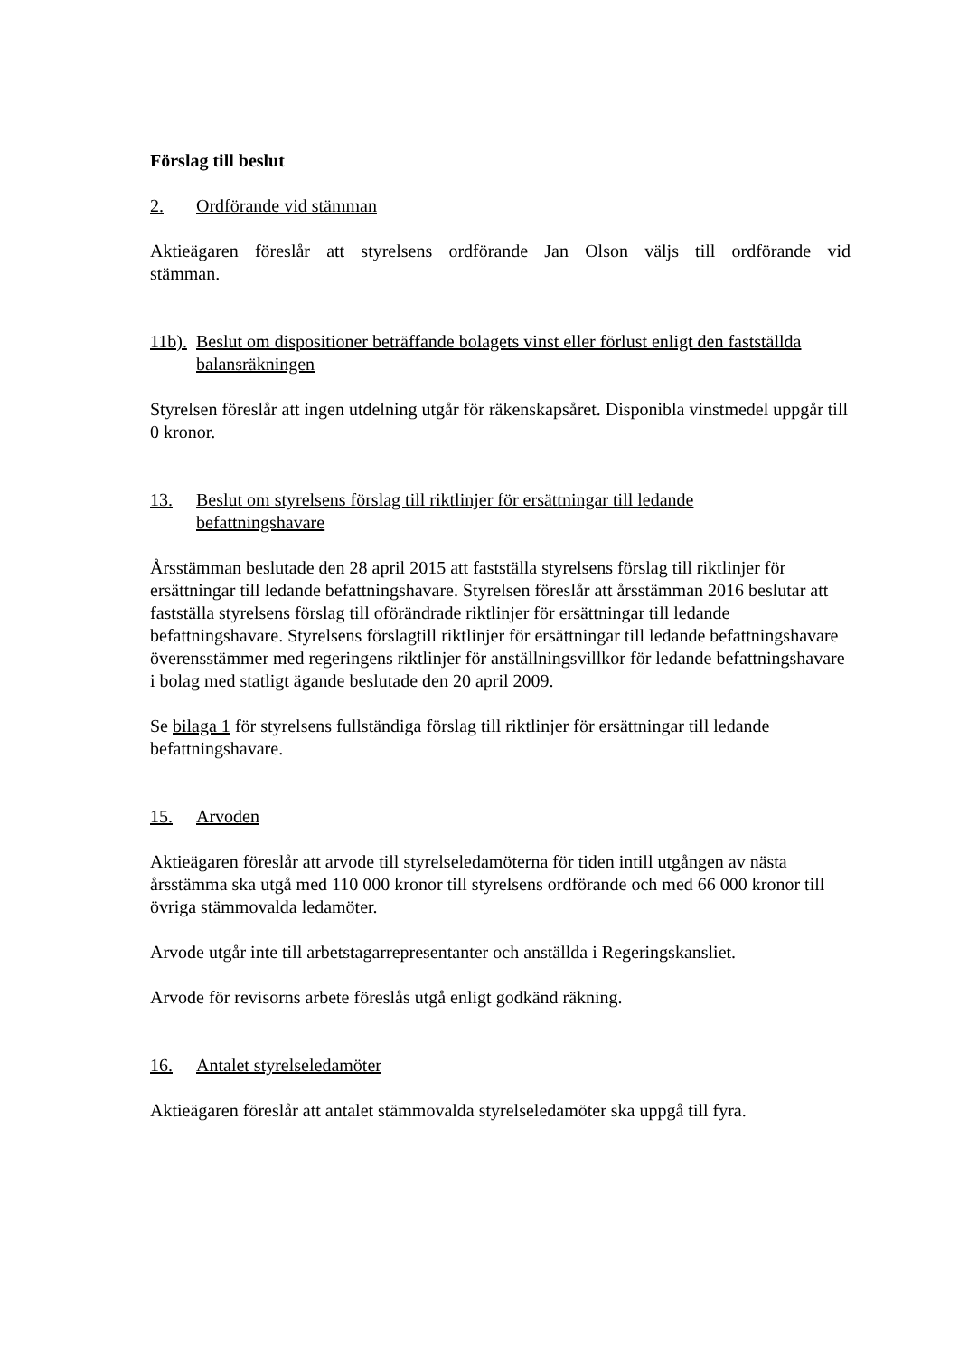Förslag till beslut
2. Ordförande vid stämman
Aktieägaren föreslår att styrelsens ordförande Jan Olson väljs till ordförande vid
stämman.
11b). Beslut om dispositioner beträffande bolagets vinst eller förlust enligt den fastställda balansräkningen
Styrelsen föreslår att ingen utdelning utgår för räkenskapsåret. Disponibla vinstmedel uppgår till 0 kronor.
13. Beslut om styrelsens förslag till riktlinjer för ersättningar till ledande
befattningshavare
Årsstämman beslutade den 28 april 2015 att fastställa styrelsens förslag till riktlinjer för ersättningar till ledande befattningshavare. Styrelsen föreslår att årsstämman 2016 beslutar att fastställa styrelsens förslag till oförändrade riktlinjer för ersättningar till ledande befattningshavare. Styrelsens förslagtill riktlinjer för ersättningar till ledande befattningshavare överensstämmer med regeringens riktlinjer för anställningsvillkor för ledande befattningshavare i bolag med statligt ägande beslutade den 20 april 2009.
Se bilaga 1 för styrelsens fullständiga förslag till riktlinjer för ersättningar till ledande befattningshavare.
15. Arvoden
Aktieägaren föreslår att arvode till styrelseledamöterna för tiden intill utgången av nästa årsstämma ska utgå med 110 000 kronor till styrelsens ordförande och med 66 000 kronor till övriga stämmovalda ledamöter.
Arvode utgår inte till arbetstagarrepresentanter och anställda i Regeringskansliet.
Arvode för revisorns arbete föreslås utgå enligt godkänd räkning.
16. Antalet styrelseledamöter
Aktieägaren föreslår att antalet stämmovalda styrelseledamöter ska uppgå till fyra.